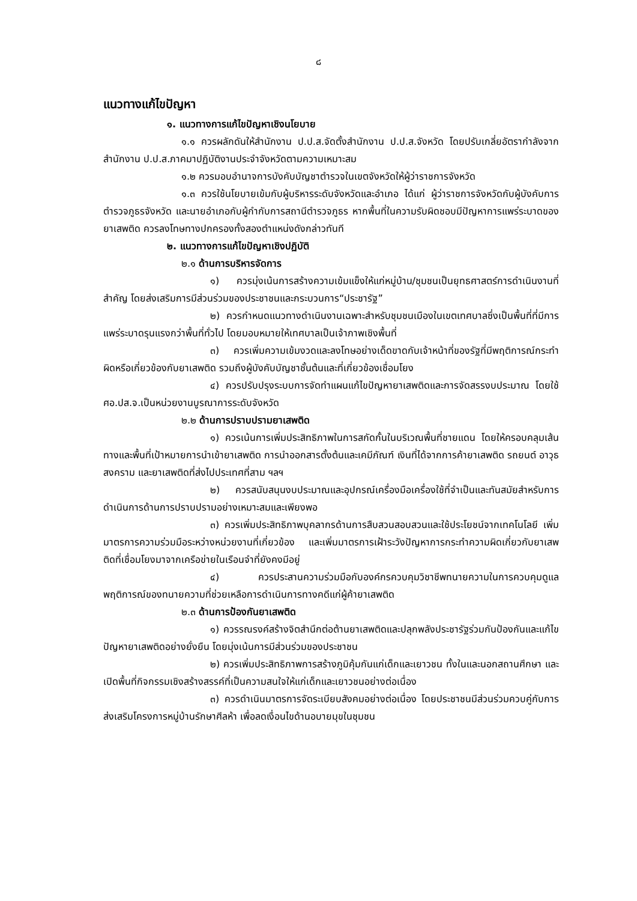๘
แนวทางแก้ไขปัญหา
๑. แนวทางการแก้ไขปัญหาเชิงนโยบาย
๑.๑ ควรผลักดันให้สำนักงาน ป.ป.ส.จัดตั้งสำนักงาน ป.ป.ส.จังหวัด โดยปรับเกลี่ยอัตรากำลังจากสำนักงาน ป.ป.ส.ภาคมาปฏิบัติงานประจำจังหวัดตามความเหมาะสม
๑.๒ ควรมอบอำนาจการบังคับบัญชาตำรวจในเขตจังหวัดให้ผู้ว่าราชการจังหวัด
๑.๓ ควรใช้นโยบายเข้มกับผู้บริหารระดับจังหวัดและอำเภอ ได้แก่ ผู้ว่าราชการจังหวัดกับผู้บังคับการตำรวจภูธรจังหวัด และนายอำเภอกับผู้กำกับการสถานีตำรวจภูธร หากพื้นที่ในความรับผิดชอบมีปัญหาการแพร่ระบาดของยาเสพติด ควรลงโทษทางปกครองทั้งสองตำแหน่งดังกล่าวทันที
๒. แนวทางการแก้ไขปัญหาเชิงปฏิบัติ
๒.๑ ด้านการบริหารจัดการ
๑) ควรมุ่งเน้นการสร้างความเข้มแข็งให้แก่หมู่บ้าน/ชุมชนเป็นยุทธศาสตร์การดำเนินงานที่สำคัญ โดยส่งเสริมการมีส่วนร่วมของประชาชนและกระบวนการ“ประชารัฐ”
๒) ควรกำหนดแนวทางดำเนินงานเฉพาะสำหรับชุมชนเมืองในเขตเทศบาลซึ่งเป็นพื้นที่ที่มีการแพร่ระบาดรุนแรงกว่าพื้นที่ทั่วไป โดยมอบหมายให้เทศบาลเป็นเจ้าภาพเชิงพื้นที่
๓) ควรเพิ่มความเข้มงวดและลงโทษอย่างเด็ดขาดกับเจ้าหน้าที่ของรัฐที่มีพฤติการณ์กระทำผิดหรือเกี่ยวข้องกับยาเสพติด รวมถึงผู้บังคับบัญชาชั้นต้นและที่เกี่ยวข้องเชื่อมโยง
๔) ควรปรับปรุงระบบการจัดทำแผนแก้ไขปัญหายาเสพติดและการจัดสรรงบประมาณ โดยใช้ ศอ.ปส.จ.เป็นหน่วยงานบูรณาการระดับจังหวัด
๒.๒ ด้านการปราบปรามยาเสพติด
๑) ควรเน้นการเพิ่มประสิทธิภาพในการสกัดกั้นในบริเวณพื้นที่ชายแดน โดยให้ครอบคลุมเส้นทางและพื้นที่เป้าหมายการนำเข้ายาเสพติด การนำออกสารตั้งต้นและเคมีภัณฑ์ เงินที่ได้จากการค้ายาเสพติด รถยนต์ อาวุธสงคราม และยาเสพติดที่ส่งไปประเทศที่สาม ฯลฯ
๒) ควรสนับสนุนงบประมาณและอุปกรณ์เครื่องมือเครื่องใช้ที่จำเป็นและทันสมัยสำหรับการดำเนินการด้านการปราบปรามอย่างเหมาะสมและเพียงพอ
๓) ควรเพิ่มประสิทธิภาพบุคลากรด้านการสืบสวนสอบสวนและใช้ประโยชน์จากเทคโนโลยี เพิ่มมาตรการความร่วมมือระหว่างหน่วยงานที่เกี่ยวข้อง และเพิ่มมาตรการเฝ้าระวังปัญหาการกระทำความผิดเกี่ยวกับยาเสพติดที่เชื่อมโยงมาจากเครือข่ายในเรือนจำที่ยังคงมีอยู่
๔) ควรประสานความร่วมมือกับองค์กรควบคุมวิชาชีพทนายความในการควบคุมดูแลพฤติการณ์ของทนายความที่ช่วยเหลือการดำเนินการทางคดีแก่ผู้ค้ายาเสพติด
๒.๓ ด้านการป้องกันยาเสพติด
๑) ควรรณรงค์สร้างจิตสำนึกต่อต้านยาเสพติดและปลุกพลังประชารัฐร่วมกันป้องกันและแก้ไขปัญหายาเสพติดอย่างยั่งยืน โดยมุ่งเน้นการมีส่วนร่วมของประชาชน
๒) ควรเพิ่มประสิทธิภาพการสร้างภูมิคุ้มกันแก่เด็กและเยาวชน ทั้งในและนอกสถานศึกษา และเปิดพื้นที่กิจกรรมเชิงสร้างสรรค์ที่เป็นความสนใจให้แก่เด็กและเยาวชนอย่างต่อเนื่อง
๓) ควรดำเนินมาตรการจัดระเบียบสังคมอย่างต่อเนื่อง โดยประชาชนมีส่วนร่วมควบคู่กับการส่งเสริมโครงการหมู่บ้านรักษาศีลห้า เพื่อลดเงื่อนไขด้านอบายมุขในชุมชน